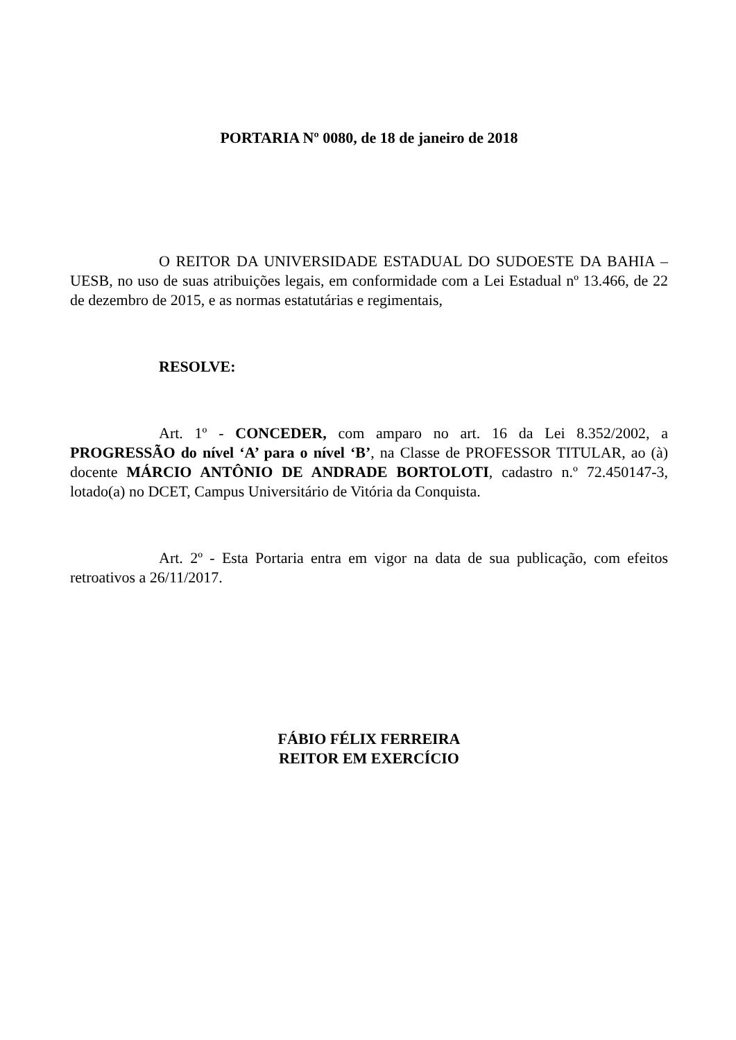PORTARIA Nº 0080, de 18 de janeiro de 2018
O REITOR DA UNIVERSIDADE ESTADUAL DO SUDOESTE DA BAHIA – UESB, no uso de suas atribuições legais, em conformidade com a Lei Estadual nº 13.466, de 22 de dezembro de 2015, e as normas estatutárias e regimentais,
RESOLVE:
Art. 1º - CONCEDER, com amparo no art. 16 da Lei 8.352/2002, a PROGRESSÃO do nível ‘A’ para o nível ‘B’, na Classe de PROFESSOR TITULAR, ao (à) docente MÁRCIO ANTÔNIO DE ANDRADE BORTOLOTI, cadastro n.º 72.450147-3, lotado(a) no DCET, Campus Universitário de Vitória da Conquista.
Art. 2º - Esta Portaria entra em vigor na data de sua publicação, com efeitos retroativos a 26/11/2017.
FÁBIO FÉLIX FERREIRA
REITOR EM EXERCÍCIO